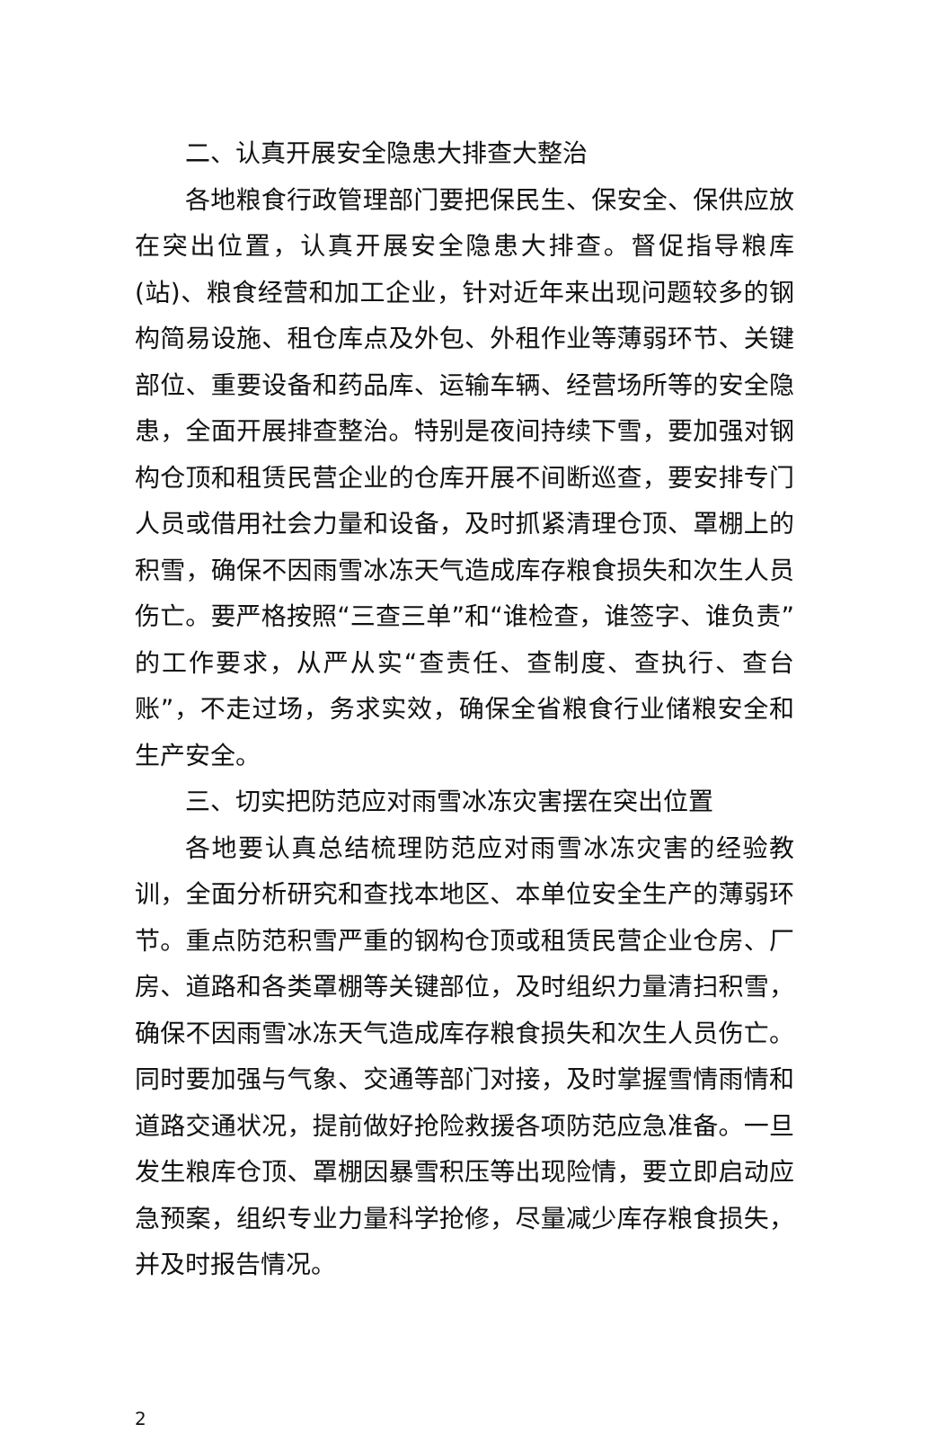二、认真开展安全隐患大排查大整治
各地粮食行政管理部门要把保民生、保安全、保供应放在突出位置，认真开展安全隐患大排查。督促指导粮库(站)、粮食经营和加工企业，针对近年来出现问题较多的钢构简易设施、租仓库点及外包、外租作业等薄弱环节、关键部位、重要设备和药品库、运输车辆、经营场所等的安全隐患，全面开展排查整治。特别是夜间持续下雪，要加强对钢构仓顶和租赁民营企业的仓库开展不间断巡查，要安排专门人员或借用社会力量和设备，及时抓紧清理仓顶、罩棚上的积雪，确保不因雨雪冰冻天气造成库存粮食损失和次生人员伤亡。要严格按照“三查三单”和“谁检查，谁签字、谁负责”的工作要求，从严从实“查责任、查制度、查执行、查台账”，不走过场，务求实效，确保全省粮食行业储粮安全和生产安全。
三、切实把防范应对雨雪冰冻灾害摆在突出位置
各地要认真总结梳理防范应对雨雪冰冻灾害的经验教训，全面分析研究和查找本地区、本单位安全生产的薄弱环节。重点防范积雪严重的钢构仓顶或租赁民营企业仓房、厂房、道路和各类罩棚等关键部位，及时组织力量清扫积雪，确保不因雨雪冰冻天气造成库存粮食损失和次生人员伤亡。同时要加强与气象、交通等部门对接，及时掌握雪情雨情和道路交通状况，提前做好抢险救援各项防范应急准备。一旦发生粮库仓顶、罩棚因暴雪积压等出现险情，要立即启动应急预案，组织专业力量科学抢修，尽量减少库存粮食损失，并及时报告情况。
2